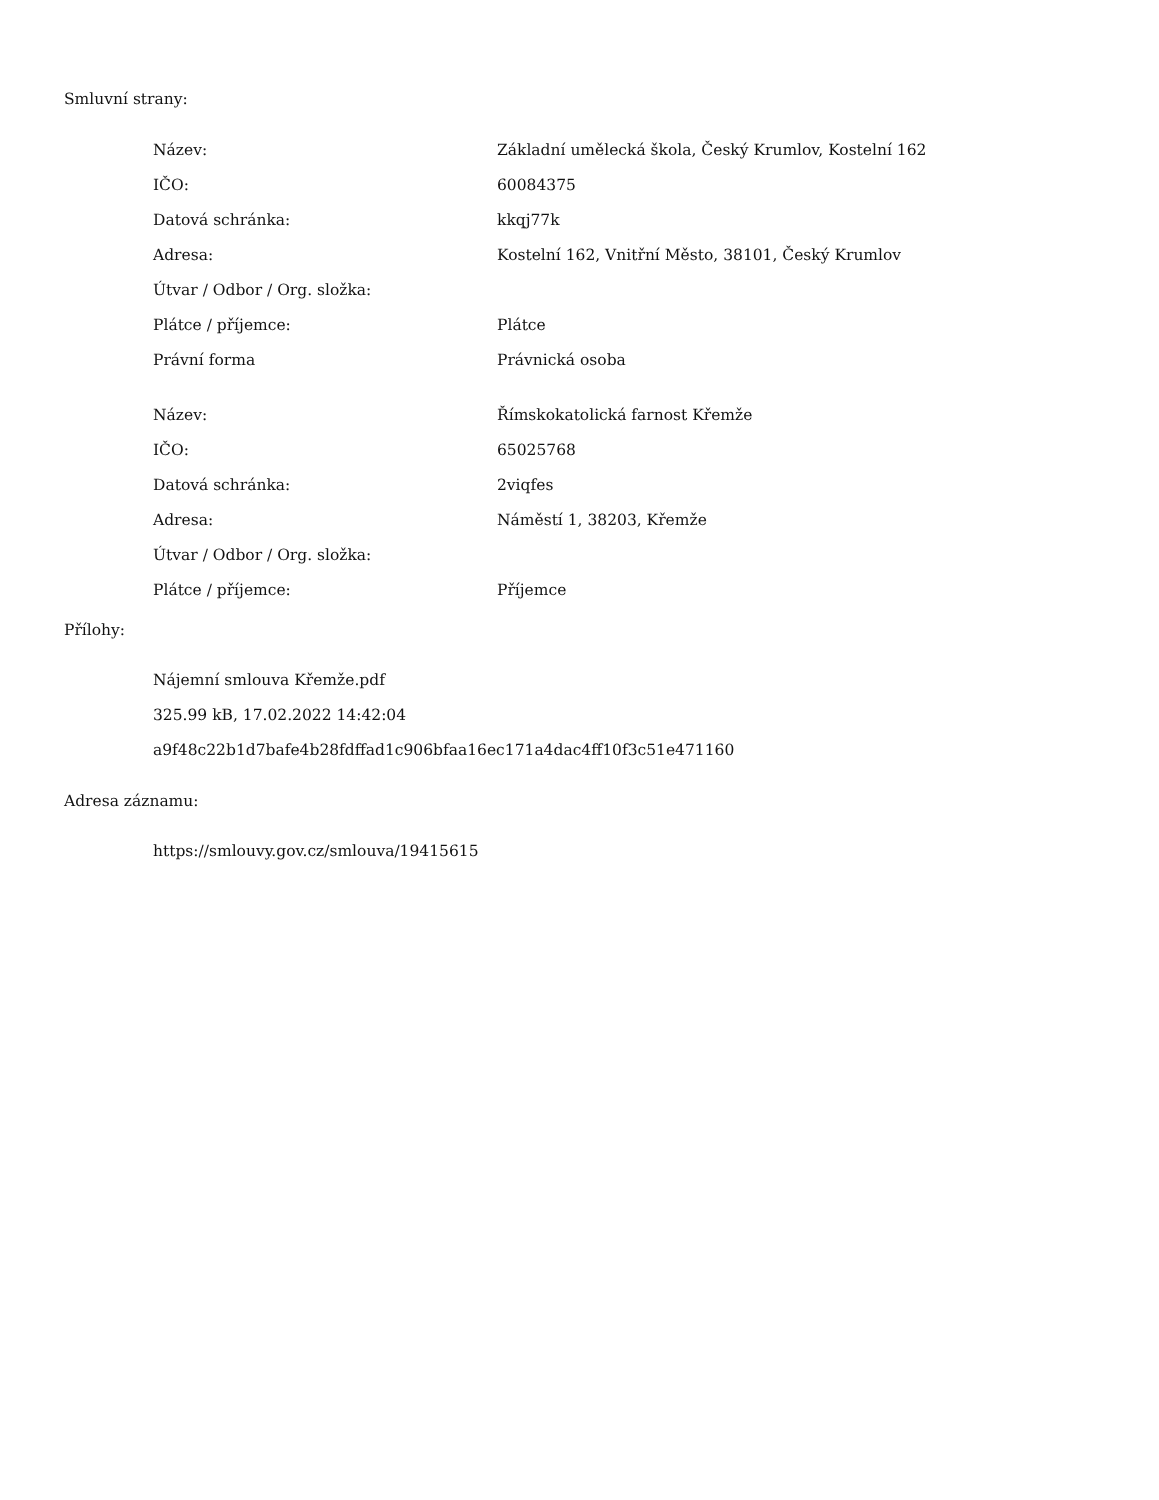Smluvní strany:
| Název: | Základní umělecká škola, Český Krumlov, Kostelní 162 |
| IČO: | 60084375 |
| Datová schránka: | kkqj77k |
| Adresa: | Kostelní 162, Vnitřní Město, 38101, Český Krumlov |
| Útvar / Odbor / Org. složka: | |
| Plátce / příjemce: | Plátce |
| Právní forma | Právnická osoba |
| Název: | Římskokatolická farnost Křemže |
| IČO: | 65025768 |
| Datová schránka: | 2viqfes |
| Adresa: | Náměstí 1, 38203, Křemže |
| Útvar / Odbor / Org. složka: | |
| Plátce / příjemce: | Příjemce |
Přílohy:
Nájemní smlouva Křemže.pdf
325.99 kB, 17.02.2022 14:42:04
a9f48c22b1d7bafe4b28fdffad1c906bfaa16ec171a4dac4ff10f3c51e471160
Adresa záznamu:
https://smlouvy.gov.cz/smlouva/19415615